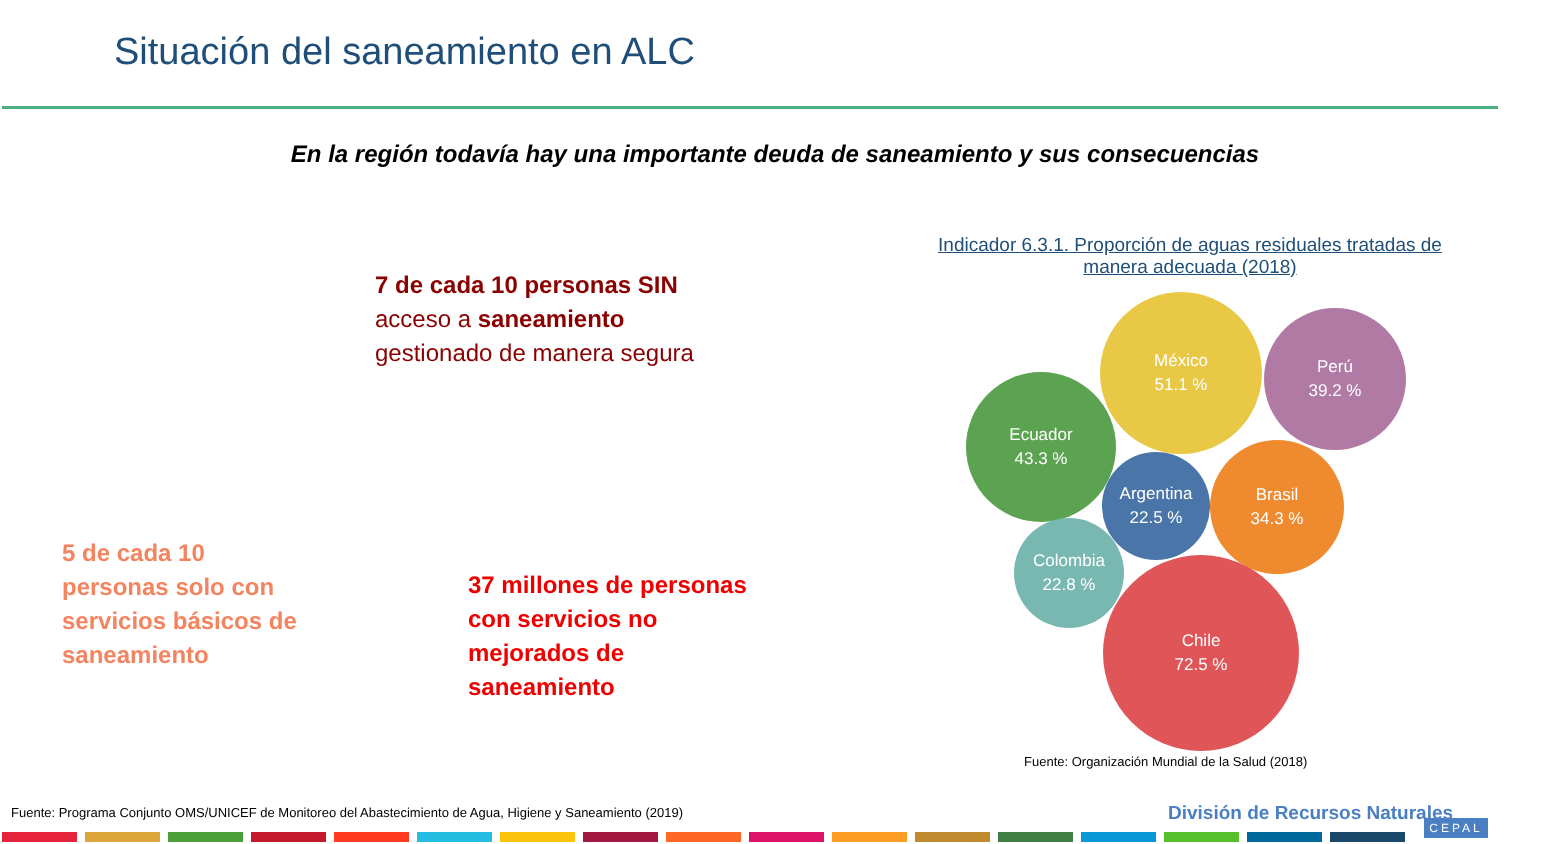Situación del saneamiento en ALC
En la región todavía hay una importante deuda de saneamiento y sus consecuencias
7 de cada 10 personas SIN
acceso a saneamiento
gestionado de manera segura
5 de cada 10 personas solo con servicios básicos de saneamiento
37 millones de personas con servicios no mejorados de saneamiento
Indicador 6.3.1. Proporción de aguas residuales tratadas de manera adecuada (2018)
México
51.1 %
Perú
39.2 %
Ecuador
43.3 %
Argentina
22.5 %
Brasil
34.3 %
Colombia
22.8 %
Chile
72.5 %
Fuente: Organización Mundial de la Salud (2018)
Fuente: Programa Conjunto OMS/UNICEF de Monitoreo del Abastecimiento de Agua, Higiene y Saneamiento (2019)
División de Recursos Naturales
CEPAL